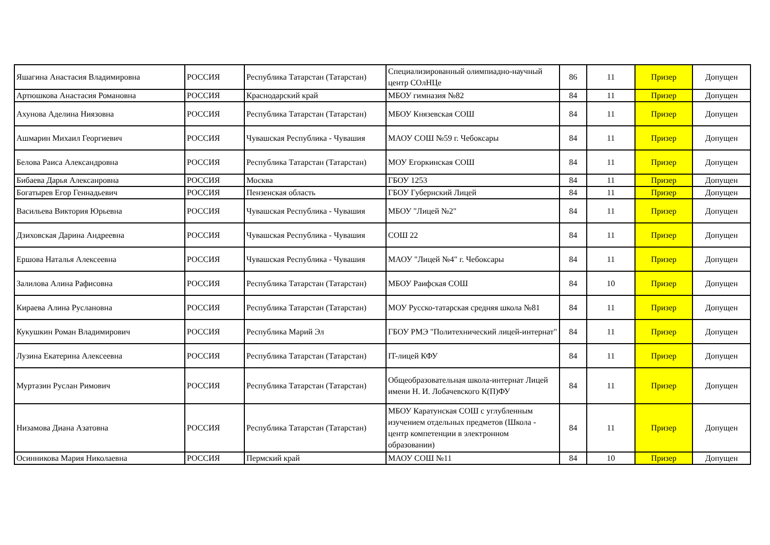| Яшагина Анастасия Владимировна | РОССИЯ | Республика Татарстан (Татарстан) | Специализированный олимпиадно-научный центр СОлНЦе | 86 | 11 | Призер | Допущен |
| Артюшкова Анастасия Романовна | РОССИЯ | Краснодарский край | МБОУ гимназия №82 | 84 | 11 | Призер | Допущен |
| Ахунова Аделина Ниязовна | РОССИЯ | Республика Татарстан (Татарстан) | МБОУ Князевская СОШ | 84 | 11 | Призер | Допущен |
| Ашмарин Михаил Георгиевич | РОССИЯ | Чувашская Республика - Чувашия | МАОУ СОШ №59 г. Чебоксары | 84 | 11 | Призер | Допущен |
| Белова Раиса Александровна | РОССИЯ | Республика Татарстан (Татарстан) | МОУ Егоркинская СОШ | 84 | 11 | Призер | Допущен |
| Бибаева Дарья Алексанровна | РОССИЯ | Москва | ГБОУ 1253 | 84 | 11 | Призер | Допущен |
| Богатырев Егор Геннадьевич | РОССИЯ | Пензенская область | ГБОУ Губернский Лицей | 84 | 11 | Призер | Допущен |
| Васильева Виктория Юрьевна | РОССИЯ | Чувашская Республика - Чувашия | МБОУ "Лицей №2" | 84 | 11 | Призер | Допущен |
| Дзиховская Дарина Андреевна | РОССИЯ | Чувашская Республика - Чувашия | СОШ 22 | 84 | 11 | Призер | Допущен |
| Ершова Наталья Алексеевна | РОССИЯ | Чувашская Республика - Чувашия | МАОУ "Лицей №4" г. Чебоксары | 84 | 11 | Призер | Допущен |
| Залилова Алина Рафисовна | РОССИЯ | Республика Татарстан (Татарстан) | МБОУ Раифская СОШ | 84 | 10 | Призер | Допущен |
| Кираева Алина Руслановна | РОССИЯ | Республика Татарстан (Татарстан) | МОУ Русско-татарская средняя школа №81 | 84 | 11 | Призер | Допущен |
| Кукушкин Роман Владимирович | РОССИЯ | Республика Марий Эл | ГБОУ РМЭ "Политехнический лицей-интернат" | 84 | 11 | Призер | Допущен |
| Лузина Екатерина Алексеевна | РОССИЯ | Республика Татарстан (Татарстан) | IT-лицей КФУ | 84 | 11 | Призер | Допущен |
| Муртазин Руслан Римович | РОССИЯ | Республика Татарстан (Татарстан) | Общеобразовательная школа-интернат Лицей имени Н. И. Лобачевского К(П)ФУ | 84 | 11 | Призер | Допущен |
| Низамова Диана Азатовна | РОССИЯ | Республика Татарстан (Татарстан) | МБОУ Каратунская СОШ с углубленным изучением отдельных предметов (Школа - центр компетенции в электронном образовании) | 84 | 11 | Призер | Допущен |
| Осинникова Мария Николаевна | РОССИЯ | Пермский край | МАОУ СОШ №11 | 84 | 10 | Призер | Допущен |